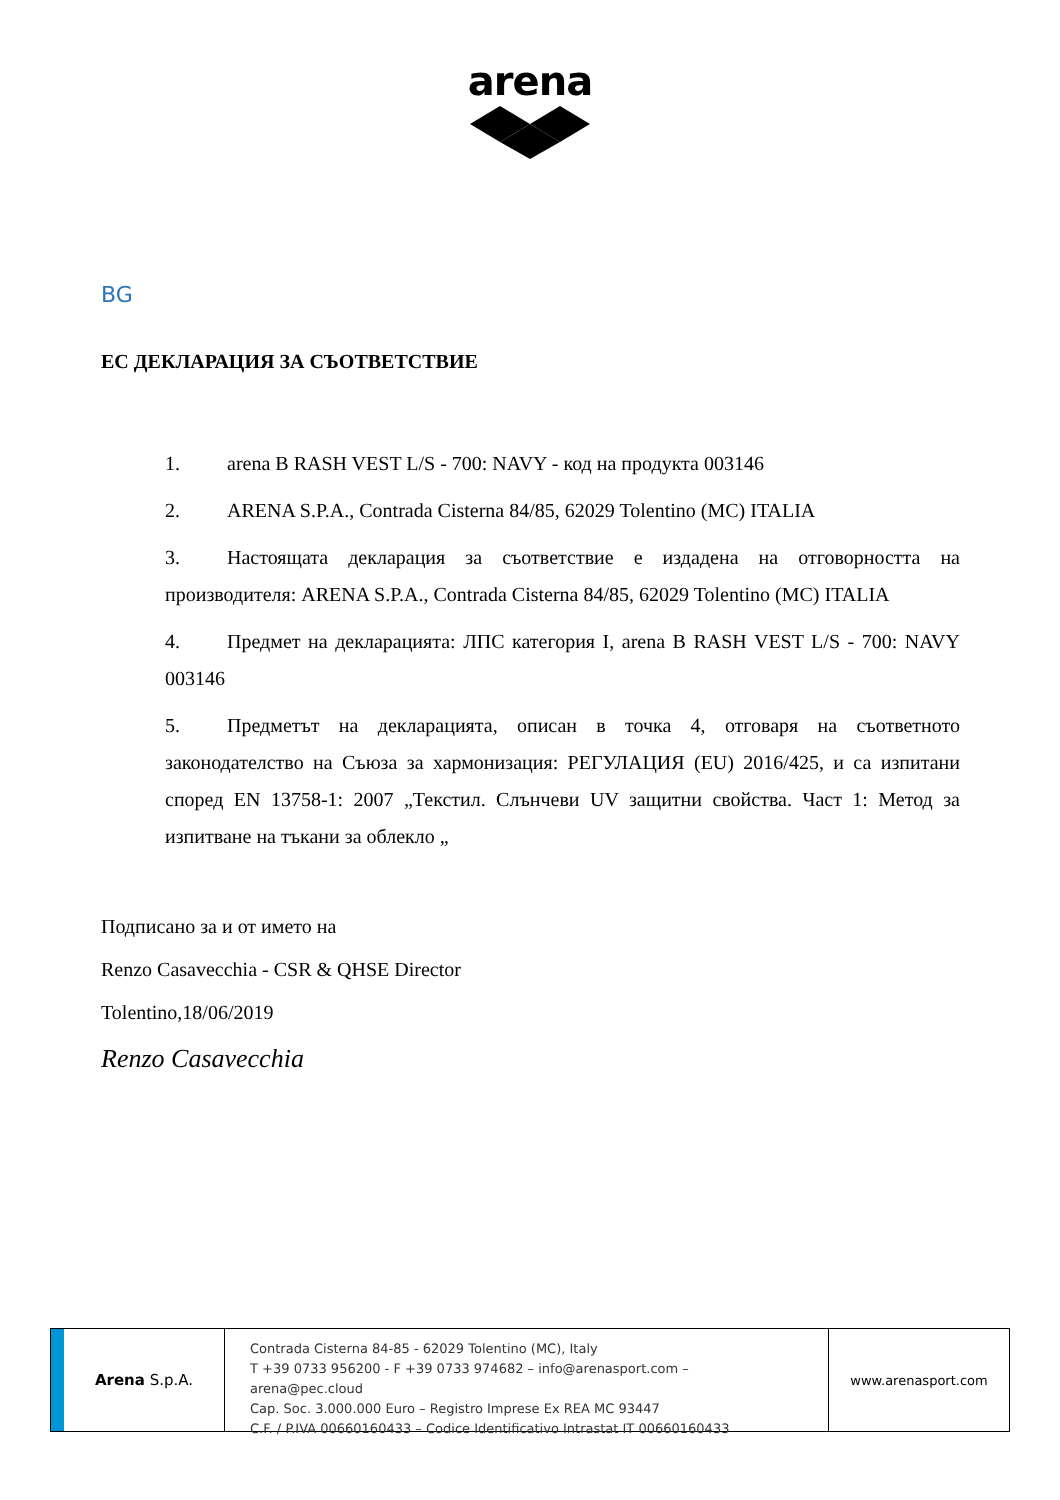arena
BG
ЕС ДЕКЛАРАЦИЯ ЗА СЪОТВЕТСТВИЕ
1. arena B RASH VEST L/S - 700: NAVY - код на продукта 003146
2. ARENA S.P.A., Contrada Cisterna 84/85, 62029 Tolentino (MC) ITALIA
3. Настоящата декларация за съответствие е издадена на отговорността на производителя: ARENA S.P.A., Contrada Cisterna 84/85, 62029 Tolentino (MC) ITALIA
4. Предмет на декларацията: ЛПС категория I, arena B RASH VEST L/S - 700: NAVY 003146
5. Предметът на декларацията, описан в точка 4, отговаря на съответното законодателство на Съюза за хармонизация: РЕГУЛАЦИЯ (EU) 2016/425, и са изпитани според EN 13758-1: 2007 „Текстил. Слънчеви UV защитни свойства. Част 1: Метод за изпитване на тъкани за облекло „
Подписано за и от името на
Renzo Casavecchia - CSR & QHSE Director
Tolentino,18/06/2019
Renzo Casavecchia
Arena S.p.A.
Contrada Cisterna 84-85 - 62029 Tolentino (MC), Italy
T +39 0733 956200 - F +39 0733 974682 – info@arenasport.com – arena@pec.cloud
Cap. Soc. 3.000.000 Euro – Registro Imprese Ex REA MC 93447
C.F. / P.IVA 00660160433 – Codice Identificativo Intrastat IT 00660160433
www.arenasport.com